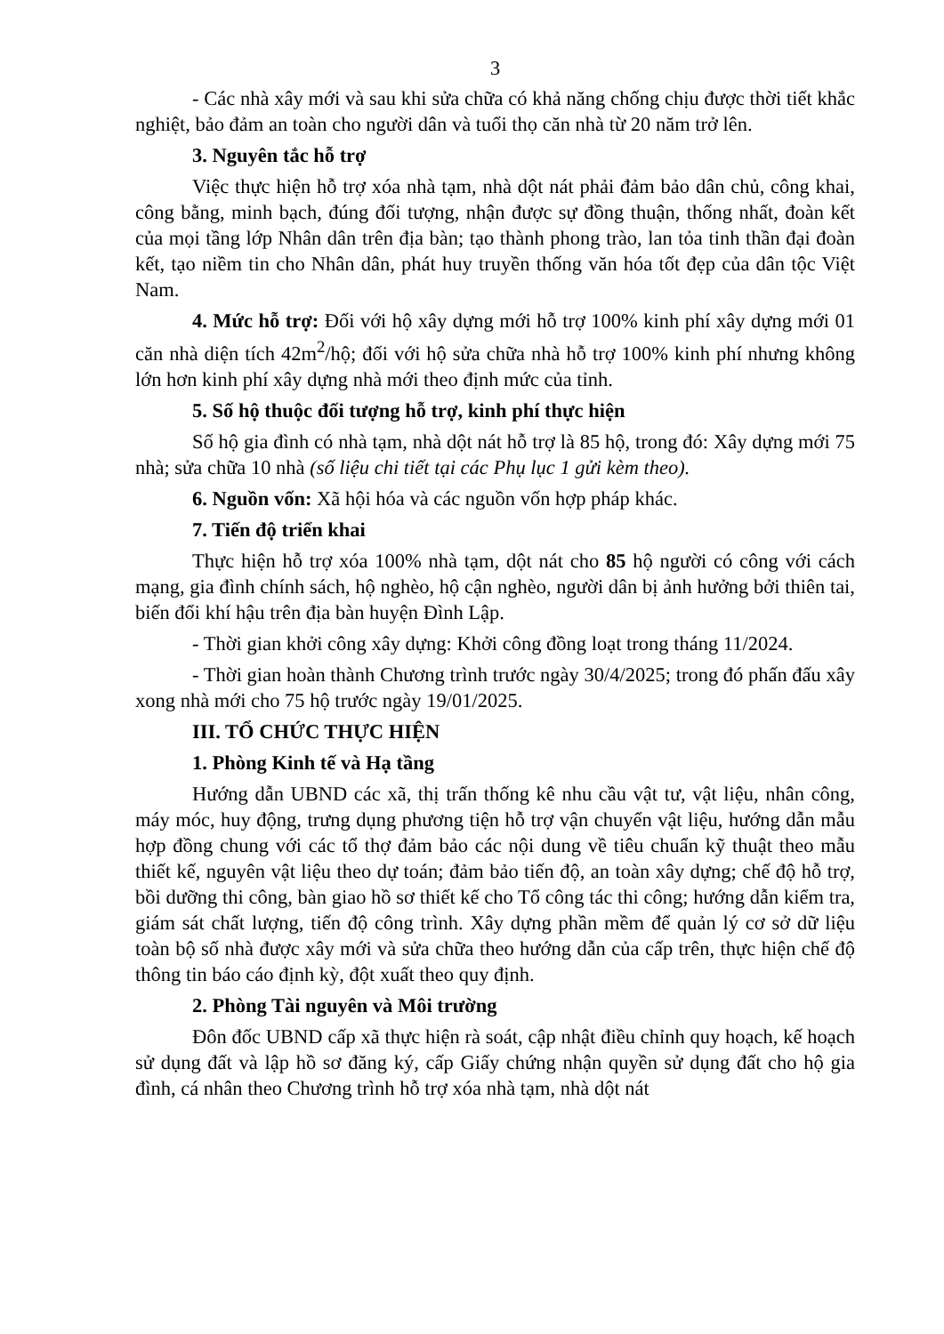3
- Các nhà xây mới và sau khi sửa chữa có khả năng chống chịu được thời tiết khắc nghiệt, bảo đảm an toàn cho người dân và tuổi thọ căn nhà từ 20 năm trở lên.
3. Nguyên tắc hỗ trợ
Việc thực hiện hỗ trợ xóa nhà tạm, nhà dột nát phải đảm bảo dân chủ, công khai, công bằng, minh bạch, đúng đối tượng, nhận được sự đồng thuận, thống nhất, đoàn kết của mọi tầng lớp Nhân dân trên địa bàn; tạo thành phong trào, lan tỏa tinh thần đại đoàn kết, tạo niềm tin cho Nhân dân, phát huy truyền thống văn hóa tốt đẹp của dân tộc Việt Nam.
4. Mức hỗ trợ: Đối với hộ xây dựng mới hỗ trợ 100% kinh phí xây dựng mới 01 căn nhà diện tích 42m<sup>2</sup>/hộ; đối với hộ sửa chữa nhà hỗ trợ 100% kinh phí nhưng không lớn hơn kinh phí xây dựng nhà mới theo định mức của tỉnh.
5. Số hộ thuộc đối tượng hỗ trợ, kinh phí thực hiện
Số hộ gia đình có nhà tạm, nhà dột nát hỗ trợ là 85 hộ, trong đó: Xây dựng mới 75 nhà; sửa chữa 10 nhà (số liệu chi tiết tại các Phụ lục 1 gửi kèm theo).
6. Nguồn vốn: Xã hội hóa và các nguồn vốn hợp pháp khác.
7. Tiến độ triển khai
Thực hiện hỗ trợ xóa 100% nhà tạm, dột nát cho 85 hộ người có công với cách mạng, gia đình chính sách, hộ nghèo, hộ cận nghèo, người dân bị ảnh hưởng bởi thiên tai, biến đổi khí hậu trên địa bàn huyện Đình Lập.
- Thời gian khởi công xây dựng: Khởi công đồng loạt trong tháng 11/2024.
- Thời gian hoàn thành Chương trình trước ngày 30/4/2025; trong đó phấn đấu xây xong nhà mới cho 75 hộ trước ngày 19/01/2025.
III. TỔ CHỨC THỰC HIỆN
1. Phòng Kinh tế và Hạ tầng
Hướng dẫn UBND các xã, thị trấn thống kê nhu cầu vật tư, vật liệu, nhân công, máy móc, huy động, trưng dụng phương tiện hỗ trợ vận chuyển vật liệu, hướng dẫn mẫu hợp đồng chung với các tổ thợ đảm bảo các nội dung về tiêu chuẩn kỹ thuật theo mẫu thiết kế, nguyên vật liệu theo dự toán; đảm bảo tiến độ, an toàn xây dựng; chế độ hỗ trợ, bồi dưỡng thi công, bàn giao hồ sơ thiết kế cho Tổ công tác thi công; hướng dẫn kiểm tra, giám sát chất lượng, tiến độ công trình. Xây dựng phần mềm để quản lý cơ sở dữ liệu toàn bộ số nhà được xây mới và sửa chữa theo hướng dẫn của cấp trên, thực hiện chế độ thông tin báo cáo định kỳ, đột xuất theo quy định.
2. Phòng Tài nguyên và Môi trường
Đôn đốc UBND cấp xã thực hiện rà soát, cập nhật điều chỉnh quy hoạch, kế hoạch sử dụng đất và lập hồ sơ đăng ký, cấp Giấy chứng nhận quyền sử dụng đất cho hộ gia đình, cá nhân theo Chương trình hỗ trợ xóa nhà tạm, nhà dột nát